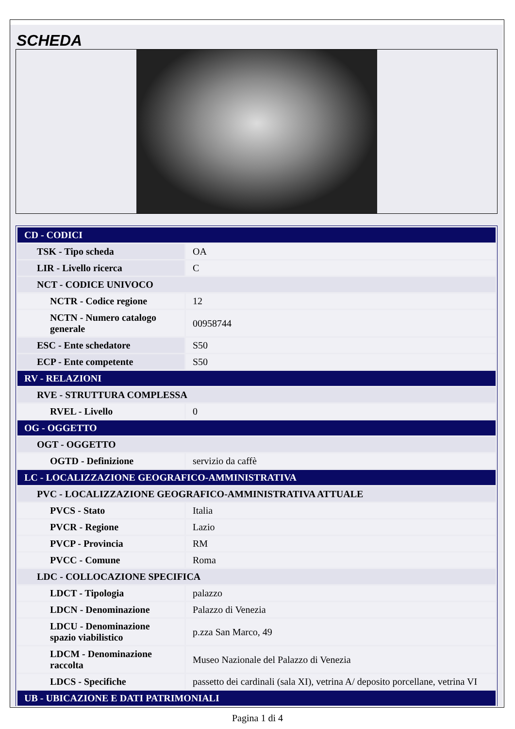SCHEDA
| CD - CODICI | |
| TSK - Tipo scheda | OA |
| LIR - Livello ricerca | C |
| NCT - CODICE UNIVOCO | |
| NCTR - Codice regione | 12 |
| NCTN - Numero catalogo generale | 00958744 |
| ESC - Ente schedatore | S50 |
| ECP - Ente competente | S50 |
| RV - RELAZIONI | |
| RVE - STRUTTURA COMPLESSA | |
| RVEL - Livello | 0 |
| OG - OGGETTO | |
| OGT - OGGETTO | |
| OGTD - Definizione | servizio da caffè |
| LC - LOCALIZZAZIONE GEOGRAFICO-AMMINISTRATIVA | |
| PVC - LOCALIZZAZIONE GEOGRAFICO-AMMINISTRATIVA ATTUALE | |
| PVCS - Stato | Italia |
| PVCR - Regione | Lazio |
| PVCP - Provincia | RM |
| PVCC - Comune | Roma |
| LDC - COLLOCAZIONE SPECIFICA | |
| LDCT - Tipologia | palazzo |
| LDCN - Denominazione | Palazzo di Venezia |
| LDCU - Denominazione spazio viabilistico | p.zza San Marco, 49 |
| LDCM - Denominazione raccolta | Museo Nazionale del Palazzo di Venezia |
| LDCS - Specifiche | passetto dei cardinali (sala XI), vetrina A/ deposito porcellane, vetrina VI |
| UB - UBICAZIONE E DATI PATRIMONIALI | |
Pagina 1 di 4